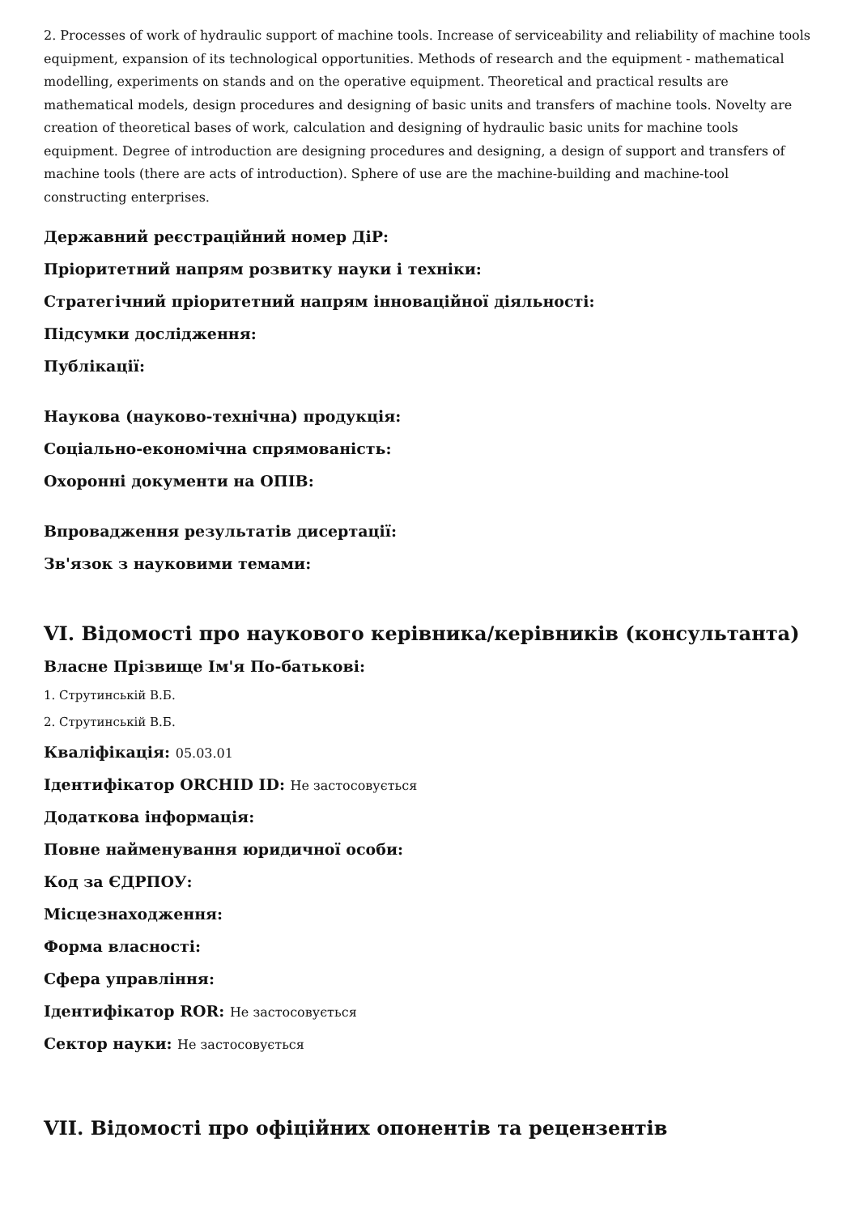2. Processes of work of hydraulic support of machine tools. Increase of serviceability and reliability of machine tools equipment, expansion of its technological opportunities. Methods of research and the equipment - mathematical modelling, experiments on stands and on the operative equipment. Theoretical and practical results are mathematical models, design procedures and designing of basic units and transfers of machine tools. Novelty are creation of theoretical bases of work, calculation and designing of hydraulic basic units for machine tools equipment. Degree of introduction are designing procedures and designing, a design of support and transfers of machine tools (there are acts of introduction). Sphere of use are the machine-building and machine-tool constructing enterprises.
Державний реєстраційний номер ДіР:
Пріоритетний напрям розвитку науки і техніки:
Стратегічний пріоритетний напрям інноваційної діяльності:
Підсумки дослідження:
Публікації:
Наукова (науково-технічна) продукція:
Соціально-економічна спрямованість:
Охоронні документи на ОПІВ:
Впровадження результатів дисертації:
Зв'язок з науковими темами:
VI. Відомості про наукового керівника/керівників (консультанта)
Власне Прізвище Ім'я По-батькові:
1. Струтинськiй В.Б.
2. Струтинськiй В.Б.
Кваліфікація: 05.03.01
Ідентифікатор ORCHID ID: Не застосовується
Додаткова інформація:
Повне найменування юридичної особи:
Код за ЄДРПОУ:
Місцезнаходження:
Форма власності:
Сфера управління:
Ідентифікатор ROR: Не застосовується
Сектор науки: Не застосовується
VII. Відомості про офіційних опонентів та рецензентів